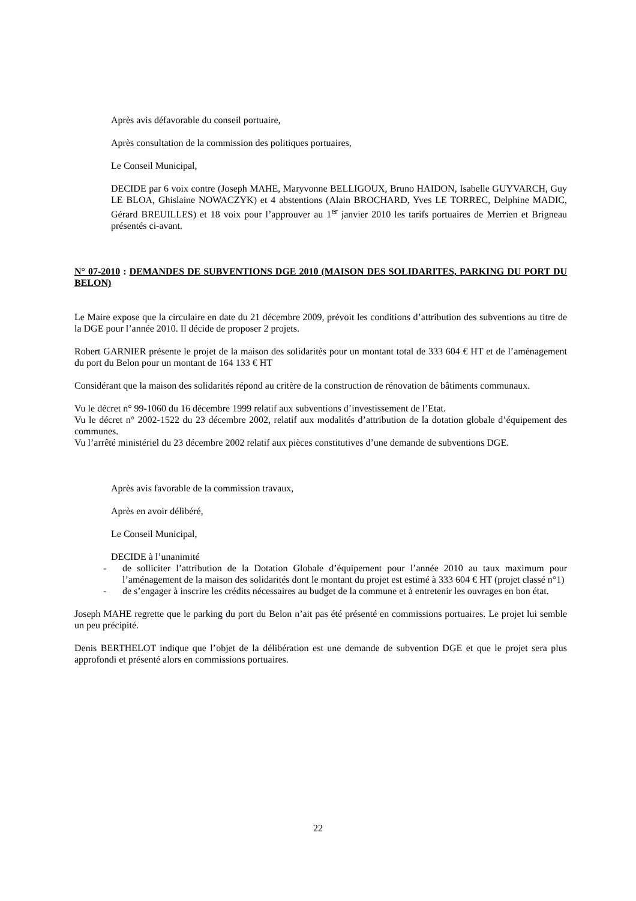Après avis défavorable du conseil portuaire,
Après consultation de la commission des politiques portuaires,
Le Conseil Municipal,
DECIDE par 6 voix contre (Joseph MAHE, Maryvonne BELLIGOUX, Bruno HAIDON, Isabelle GUYVARCH, Guy LE BLOA, Ghislaine NOWACZYK) et 4 abstentions (Alain BROCHARD, Yves LE TORREC, Delphine MADIC, Gérard BREUILLES) et 18 voix pour l’approuver au 1<sup>er</sup> janvier 2010 les tarifs portuaires de Merrien et Brigneau présentés ci-avant.
N° 07-2010 : DEMANDES DE SUBVENTIONS DGE 2010 (MAISON DES SOLIDARITES, PARKING DU PORT DU BELON)
Le Maire expose que la circulaire en date du 21 décembre 2009, prévoit les conditions d’attribution des subventions au titre de la DGE pour l’année 2010. Il décide de proposer 2 projets.
Robert GARNIER présente le projet de la maison des solidarités pour un montant total de 333 604 € HT et de l’aménagement du port du Belon pour un montant de 164 133 € HT
Considérant que la maison des solidarités répond au critère de la construction de rénovation de bâtiments communaux.
Vu le décret n° 99-1060 du 16 décembre 1999 relatif aux subventions d’investissement de l’Etat.
Vu le décret n° 2002-1522 du 23 décembre 2002, relatif aux modalités d’attribution de la dotation globale d’équipement des communes.
Vu l’arrêté ministériel du 23 décembre 2002 relatif aux pièces constitutives d’une demande de subventions DGE.
Après avis favorable de la commission travaux,
Après en avoir délibéré,
Le Conseil Municipal,
DECIDE à l’unanimité
- de solliciter l’attribution de la Dotation Globale d’équipement pour l’année 2010 au taux maximum pour l’aménagement de la maison des solidarités dont le montant du projet est estimé à 333 604 € HT (projet classé n°1)
- de s’engager à inscrire les crédits nécessaires au budget de la commune et à entretenir les ouvrages en bon état.
Joseph MAHE regrette que le parking du port du Belon n’ait pas été présenté en commissions portuaires. Le projet lui semble un peu précipité.
Denis BERTHELOT indique que l’objet de la délibération est une demande de subvention DGE et que le projet sera plus approfondi et présenté alors en commissions portuaires.
22